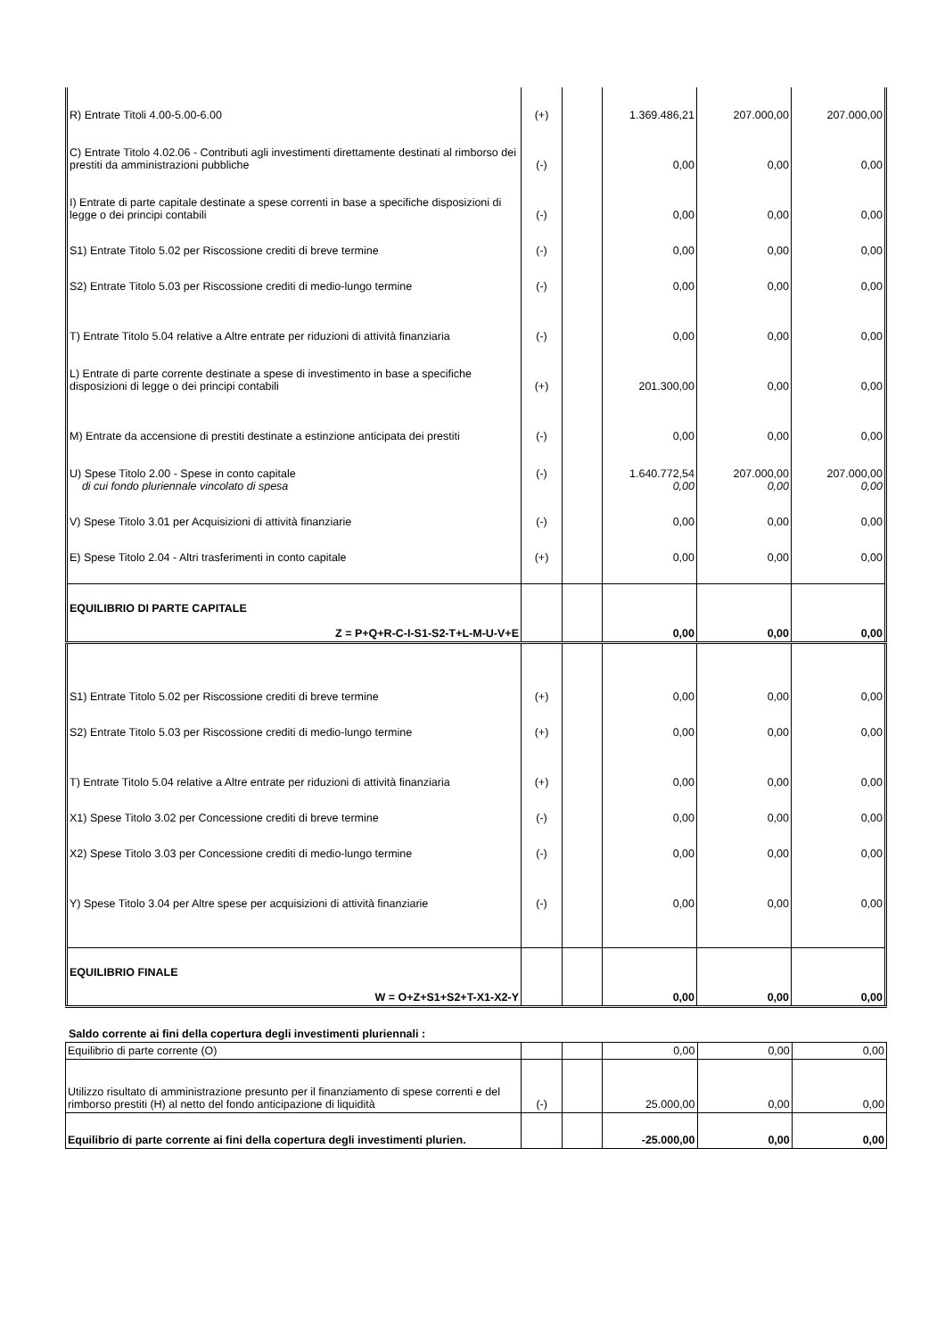| R) Entrate Titoli 4.00-5.00-6.00 | (+) | | 1.369.486,21 | 207.000,00 | 207.000,00 |
| C) Entrate Titolo 4.02.06 - Contributi agli investimenti direttamente destinati al rimborso dei prestiti da amministrazioni pubbliche | (-) | | 0,00 | 0,00 | 0,00 |
| I) Entrate di parte capitale destinate a spese correnti in base a specifiche disposizioni di legge o dei principi contabili | (-) | | 0,00 | 0,00 | 0,00 |
| S1) Entrate Titolo 5.02 per Riscossione crediti di breve termine | (-) | | 0,00 | 0,00 | 0,00 |
| S2) Entrate Titolo 5.03 per Riscossione crediti di medio-lungo termine | (-) | | 0,00 | 0,00 | 0,00 |
| T) Entrate Titolo 5.04 relative a Altre entrate per riduzioni di attività finanziaria | (-) | | 0,00 | 0,00 | 0,00 |
| L) Entrate di parte corrente destinate a spese di investimento in base a specifiche disposizioni di legge o dei principi contabili | (+) | | 201.300,00 | 0,00 | 0,00 |
| M) Entrate da accensione di prestiti destinate a estinzione anticipata dei prestiti | (-) | | 0,00 | 0,00 | 0,00 |
| U) Spese Titolo 2.00 - Spese in conto capitale di cui fondo pluriennale vincolato di spesa | (-) | | 1.640.772,54 0,00 | 207.000,00 0,00 | 207.000,00 0,00 |
| V) Spese Titolo 3.01 per Acquisizioni di attività finanziarie | (-) | | 0,00 | 0,00 | 0,00 |
| E) Spese Titolo 2.04 - Altri trasferimenti in conto capitale | (+) | | 0,00 | 0,00 | 0,00 |
| EQUILIBRIO DI PARTE CAPITALE Z = P+Q+R-C-I-S1-S2-T+L-M-U-V+E | | | 0,00 | 0,00 | 0,00 |
| S1) Entrate Titolo 5.02 per Riscossione crediti di breve termine | (+) | | 0,00 | 0,00 | 0,00 |
| S2) Entrate Titolo 5.03 per Riscossione crediti di medio-lungo termine | (+) | | 0,00 | 0,00 | 0,00 |
| T) Entrate Titolo 5.04 relative a Altre entrate per riduzioni di attività finanziaria | (+) | | 0,00 | 0,00 | 0,00 |
| X1) Spese Titolo 3.02 per Concessione crediti di breve termine | (-) | | 0,00 | 0,00 | 0,00 |
| X2) Spese Titolo 3.03 per Concessione crediti di medio-lungo termine | (-) | | 0,00 | 0,00 | 0,00 |
| Y) Spese Titolo 3.04 per Altre spese per acquisizioni di attività finanziarie | (-) | | 0,00 | 0,00 | 0,00 |
| EQUILIBRIO FINALE W = O+Z+S1+S2+T-X1-X2-Y | | | 0,00 | 0,00 | 0,00 |
Saldo corrente ai fini della copertura degli investimenti pluriennali :
| Equilibrio di parte corrente (O) | | | 0,00 | 0,00 | 0,00 |
| Utilizzo risultato di amministrazione presunto per il finanziamento di spese correnti e del rimborso prestiti (H) al netto del fondo anticipazione di liquidità | (-) | | 25.000,00 | 0,00 | 0,00 |
| Equilibrio di parte corrente ai fini della copertura degli investimenti plurien. | | | -25.000,00 | 0,00 | 0,00 |